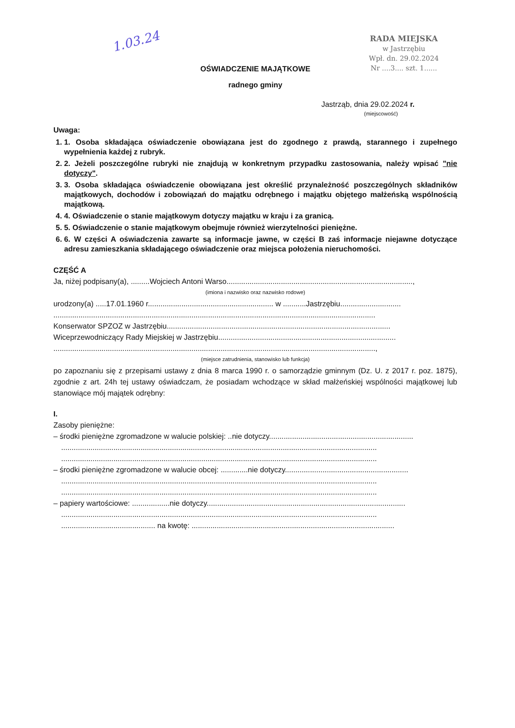1.03.24
RADA MIEJSKA
w Jastrzębiu
Wpł. dn. 29.02.2024
Nr ....3.... szt. 1......
OŚWIADCZENIE MAJĄTKOWE
radnego gminy
Jastrząb, dnia 29.02.2024 r.
(miejscowość)
Uwaga:
1. 1. Osoba składająca oświadczenie obowiązana jest do zgodnego z prawdą, starannego i zupełnego wypełnienia każdej z rubryk.
2. 2. Jeżeli poszczególne rubryki nie znajdują w konkretnym przypadku zastosowania, należy wpisać "nie dotyczy".
3. 3. Osoba składająca oświadczenie obowiązana jest określić przynależność poszczególnych składników majątkowych, dochodów i zobowiązań do majątku odrębnego i majątku objętego małżeńską wspólnością majątkową.
4. 4. Oświadczenie o stanie majątkowym dotyczy majątku w kraju i za granicą.
5. 5. Oświadczenie o stanie majątkowym obejmuje również wierzytelności pieniężne.
6. 6. W części A oświadczenia zawarte są informacje jawne, w części B zaś informacje niejawne dotyczące adresu zamieszkania składającego oświadczenie oraz miejsca położenia nieruchomości.
CZĘŚĆ A
Ja, niżej podpisany(a), .........Wojciech Antoni Warso.........................................................................................,
(imiona i nazwisko oraz nazwisko rodowe)
urodzony(a) .....17.01.1960 r............................................................ w ...........Jastrzębiu.............................
..........................................................................................................................................................
Konserwator SPZOZ w Jastrzębiu...........................................................................................................
Wiceprzewodniczący Rady Miejskiej w Jastrzębiu.....................................................................................
..........................................................................................................................................................,
(miejsce zatrudnienia, stanowisko lub funkcja)
po zapoznaniu się z przepisami ustawy z dnia 8 marca 1990 r. o samorządzie gminnym (Dz. U. z 2017 r. poz. 1875), zgodnie z art. 24h tej ustawy oświadczam, że posiadam wchodzące w skład małżeńskiej wspólności majątkowej lub stanowiące mój majątek odrębny:
I.
Zasoby pieniężne:
– środki pieniężne zgromadzone w walucie polskiej: ..nie dotyczy.....................................................................
.......................................................................................................................................................
.......................................................................................................................................................
– środki pieniężne zgromadzone w walucie obcej: .............nie dotyczy...........................................................
.......................................................................................................................................................
.......................................................................................................................................................
– papiery wartościowe: ..................nie dotyczy...............................................................................................
.......................................................................................................................................................
............................................. na kwotę: .................................................................................................